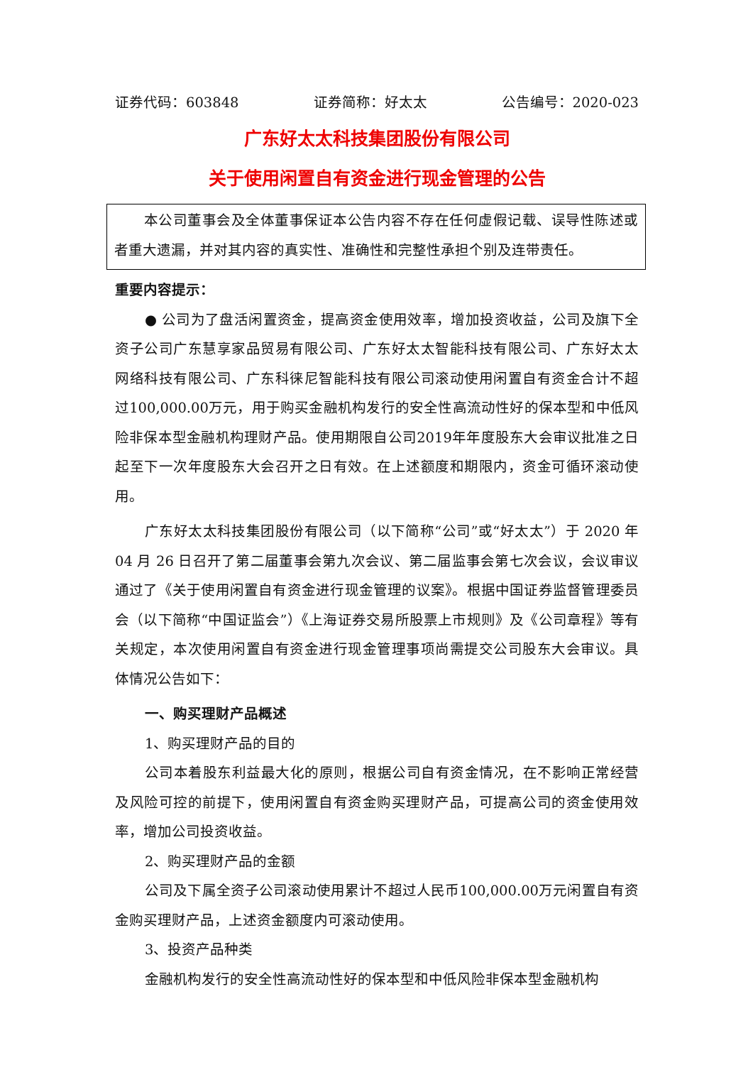证券代码：603848 证券简称：好太太 公告编号：2020-023
广东好太太科技集团股份有限公司
关于使用闲置自有资金进行现金管理的公告
本公司董事会及全体董事保证本公告内容不存在任何虚假记载、误导性陈述或者重大遗漏，并对其内容的真实性、准确性和完整性承担个别及连带责任。
重要内容提示：
● 公司为了盘活闲置资金，提高资金使用效率，增加投资收益，公司及旗下全资子公司广东慧享家品贸易有限公司、广东好太太智能科技有限公司、广东好太太网络科技有限公司、广东科徕尼智能科技有限公司滚动使用闲置自有资金合计不超过100,000.00万元，用于购买金融机构发行的安全性高流动性好的保本型和中低风险非保本型金融机构理财产品。使用期限自公司2019年年度股东大会审议批准之日起至下一次年度股东大会召开之日有效。在上述额度和期限内，资金可循环滚动使用。
广东好太太科技集团股份有限公司（以下简称“公司”或“好太太”）于 2020 年 04 月 26 日召开了第二届董事会第九次会议、第二届监事会第七次会议，会议审议通过了《关于使用闲置自有资金进行现金管理的议案》。根据中国证券监督管理委员会（以下简称“中国证监会”）《上海证券交易所股票上市规则》及《公司章程》等有关规定，本次使用闲置自有资金进行现金管理事项尚需提交公司股东大会审议。具体情况公告如下：
一、购买理财产品概述
1、购买理财产品的目的
公司本着股东利益最大化的原则，根据公司自有资金情况，在不影响正常经营及风险可控的前提下，使用闲置自有资金购买理财产品，可提高公司的资金使用效率，增加公司投资收益。
2、购买理财产品的金额
公司及下属全资子公司滚动使用累计不超过人民币100,000.00万元闲置自有资金购买理财产品，上述资金额度内可滚动使用。
3、投资产品种类
金融机构发行的安全性高流动性好的保本型和中低风险非保本型金融机构